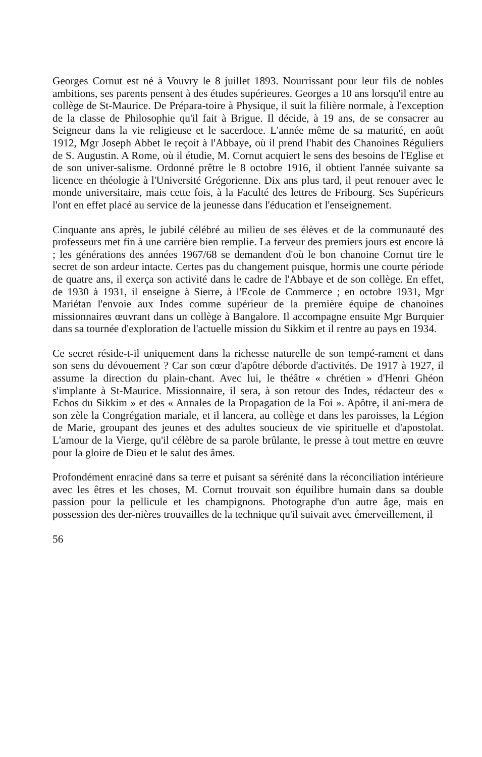Georges Cornut est né à Vouvry le 8 juillet 1893. Nourrissant pour leur fils de nobles ambitions, ses parents pensent à des études supérieures. Georges a 10 ans lorsqu'il entre au collège de St-Maurice. De Prépara-toire à Physique, il suit la filière normale, à l'exception de la classe de Philosophie qu'il fait à Brigue. Il décide, à 19 ans, de se consacrer au Seigneur dans la vie religieuse et le sacerdoce. L'année même de sa maturité, en août 1912, Mgr Joseph Abbet le reçoit à l'Abbaye, où il prend l'habit des Chanoines Réguliers de S. Augustin. A Rome, où il étudie, M. Cornut acquiert le sens des besoins de l'Eglise et de son univer-salisme. Ordonné prêtre le 8 octobre 1916, il obtient l'année suivante sa licence en théologie à l'Université Grégorienne. Dix ans plus tard, il peut renouer avec le monde universitaire, mais cette fois, à la Faculté des lettres de Fribourg. Ses Supérieurs l'ont en effet placé au service de la jeunesse dans l'éducation et l'enseignement.
Cinquante ans après, le jubilé célébré au milieu de ses élèves et de la communauté des professeurs met fin à une carrière bien remplie. La ferveur des premiers jours est encore là ; les générations des années 1967/68 se demandent d'où le bon chanoine Cornut tire le secret de son ardeur intacte. Certes pas du changement puisque, hormis une courte période de quatre ans, il exerça son activité dans le cadre de l'Abbaye et de son collège. En effet, de 1930 à 1931, il enseigne à Sierre, à l'Ecole de Commerce ; en octobre 1931, Mgr Mariétan l'envoie aux Indes comme supérieur de la première équipe de chanoines missionnaires œuvrant dans un collège à Bangalore. Il accompagne ensuite Mgr Burquier dans sa tournée d'exploration de l'actuelle mission du Sikkim et il rentre au pays en 1934.
Ce secret réside-t-il uniquement dans la richesse naturelle de son tempé-rament et dans son sens du dévouement ? Car son cœur d'apôtre déborde d'activités. De 1917 à 1927, il assume la direction du plain-chant. Avec lui, le théâtre « chrétien » d'Henri Ghéon s'implante à St-Maurice. Missionnaire, il sera, à son retour des Indes, rédacteur des « Echos du Sikkim » et des « Annales de la Propagation de la Foi ». Apôtre, il ani-mera de son zèle la Congrégation mariale, et il lancera, au collège et dans les paroisses, la Légion de Marie, groupant des jeunes et des adultes soucieux de vie spirituelle et d'apostolat. L'amour de la Vierge, qu'il célèbre de sa parole brûlante, le presse à tout mettre en œuvre pour la gloire de Dieu et le salut des âmes.
Profondément enraciné dans sa terre et puisant sa sérénité dans la réconciliation intérieure avec les êtres et les choses, M. Cornut trouvait son équilibre humain dans sa double passion pour la pellicule et les champignons. Photographe d'un autre âge, mais en possession des der-nières trouvailles de la technique qu'il suivait avec émerveillement, il
56